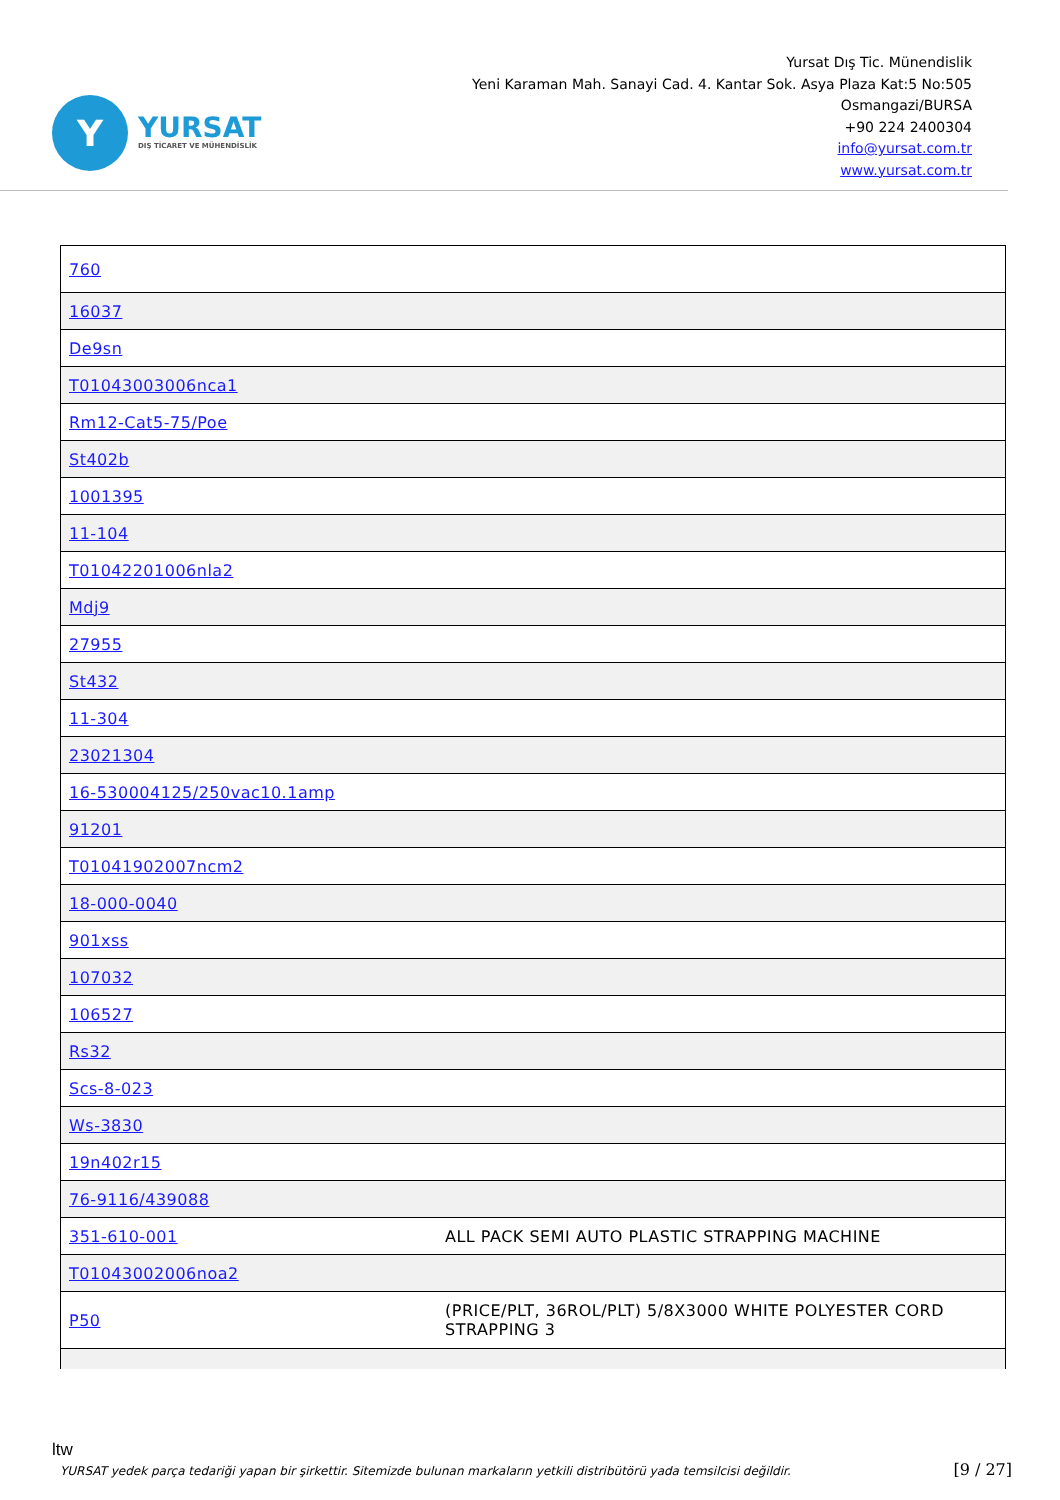Y
YURSAT
DIŞ TİCARET VE MÜHENDİSLİK
Yursat Dış Tic. Münendislik
Yeni Karaman Mah. Sanayi Cad. 4. Kantar Sok. Asya Plaza Kat:5 No:505
Osmangazi/BURSA
+90 224 2400304
info@yursat.com.tr
www.yursat.com.tr
| 760 | |
| 16037 | |
| De9sn | |
| T01043003006nca1 | |
| Rm12-Cat5-75/Poe | |
| St402b | |
| 1001395 | |
| 11-104 | |
| T01042201006nla2 | |
| Mdj9 | |
| 27955 | |
| St432 | |
| 11-304 | |
| 23021304 | |
| 16-530004125/250vac10.1amp | |
| 91201 | |
| T01041902007ncm2 | |
| 18-000-0040 | |
| 901xss | |
| 107032 | |
| 106527 | |
| Rs32 | |
| Scs-8-023 | |
| Ws-3830 | |
| 19n402r15 | |
| 76-9116/439088 | |
| 351-610-001 | ALL PACK SEMI AUTO PLASTIC STRAPPING MACHINE |
| T01043002006noa2 | |
| P50 | (PRICE/PLT, 36ROL/PLT) 5/8X3000 WHITE POLYESTER CORD STRAPPING 3 |
ltw
YURSAT yedek parça tedariği yapan bir şirkettir. Sitemizde bulunan markaların yetkili distribütörü yada temsilcisi değildir. [9 / 27]